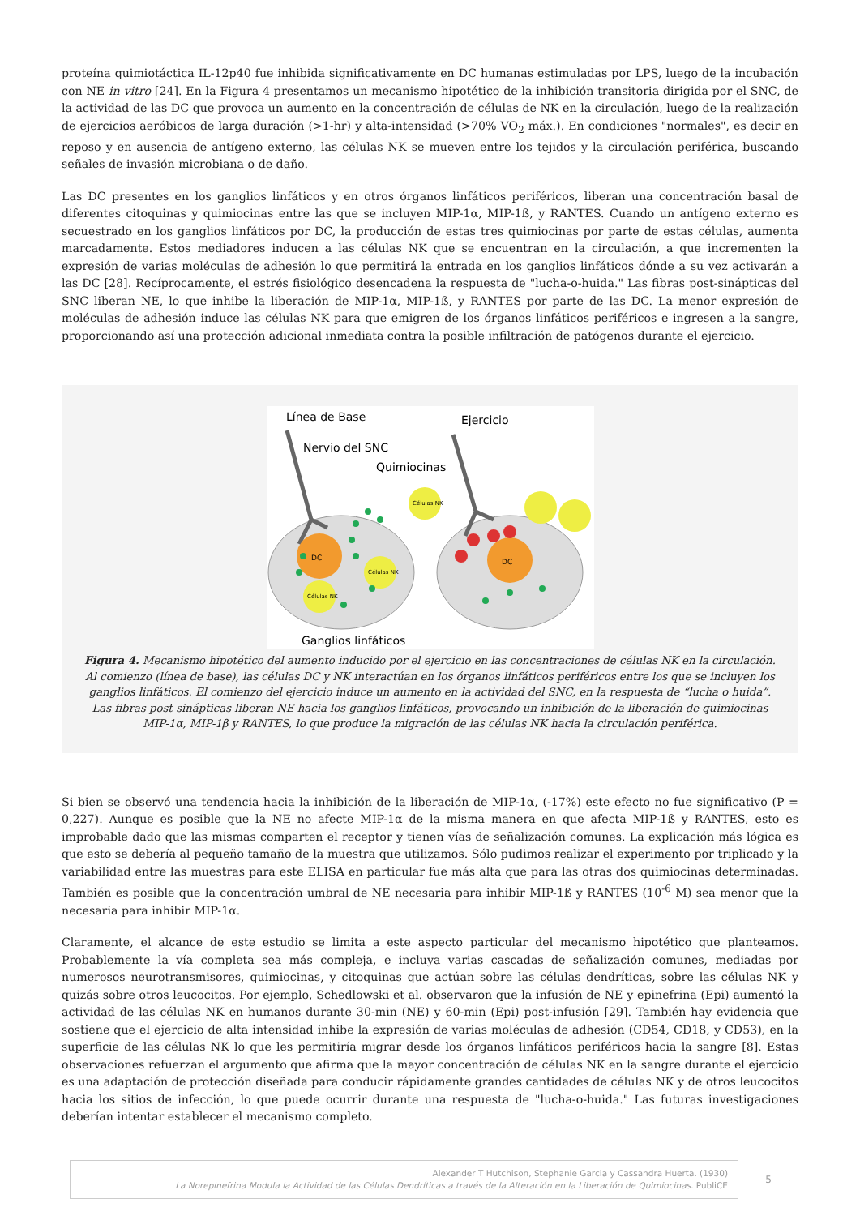proteína quimiotáctica IL-12p40 fue inhibida significativamente en DC humanas estimuladas por LPS, luego de la incubación con NE in vitro [24]. En la Figura 4 presentamos un mecanismo hipotético de la inhibición transitoria dirigida por el SNC, de la actividad de las DC que provoca un aumento en la concentración de células de NK en la circulación, luego de la realización de ejercicios aeróbicos de larga duración (>1-hr) y alta-intensidad (>70% VO<sub>2</sub> máx.). En condiciones "normales", es decir en reposo y en ausencia de antígeno externo, las células NK se mueven entre los tejidos y la circulación periférica, buscando señales de invasión microbiana o de daño.
Las DC presentes en los ganglios linfáticos y en otros órganos linfáticos periféricos, liberan una concentración basal de diferentes citoquinas y quimiocinas entre las que se incluyen MIP-1α, MIP-1ß, y RANTES. Cuando un antígeno externo es secuestrado en los ganglios linfáticos por DC, la producción de estas tres quimiocinas por parte de estas células, aumenta marcadamente. Estos mediadores inducen a las células NK que se encuentran en la circulación, a que incrementen la expresión de varias moléculas de adhesión lo que permitirá la entrada en los ganglios linfáticos dónde a su vez activarán a las DC [28]. Recíprocamente, el estrés fisiológico desencadena la respuesta de "lucha-o-huida." Las fibras post-sinápticas del SNC liberan NE, lo que inhibe la liberación de MIP-1α, MIP-1ß, y RANTES por parte de las DC. La menor expresión de moléculas de adhesión induce las células NK para que emigren de los órganos linfáticos periféricos e ingresen a la sangre, proporcionando así una protección adicional inmediata contra la posible infiltración de patógenos durante el ejercicio.
Línea de Base
Ejercicio
Nervio del SNC
Quimiocinas
DC
DC
Células NK
Células NK
Células NK
Ganglios linfáticos
Figura 4. Mecanismo hipotético del aumento inducido por el ejercicio en las concentraciones de células NK en la circulación. Al comienzo (línea de base), las células DC y NK interactúan en los órganos linfáticos periféricos entre los que se incluyen los ganglios linfáticos. El comienzo del ejercicio induce un aumento en la actividad del SNC, en la respuesta de “lucha o huida”. Las fibras post-sinápticas liberan NE hacia los ganglios linfáticos, provocando un inhibición de la liberación de quimiocinas MIP-1α, MIP-1β y RANTES, lo que produce la migración de las células NK hacia la circulación periférica.
Si bien se observó una tendencia hacia la inhibición de la liberación de MIP-1α, (-17%) este efecto no fue significativo (P = 0,227). Aunque es posible que la NE no afecte MIP-1α de la misma manera en que afecta MIP-1ß y RANTES, esto es improbable dado que las mismas comparten el receptor y tienen vías de señalización comunes. La explicación más lógica es que esto se debería al pequeño tamaño de la muestra que utilizamos. Sólo pudimos realizar el experimento por triplicado y la variabilidad entre las muestras para este ELISA en particular fue más alta que para las otras dos quimiocinas determinadas. También es posible que la concentración umbral de NE necesaria para inhibir MIP-1ß y RANTES (10<sup>-6</sup> M) sea menor que la necesaria para inhibir MIP-1α.
Claramente, el alcance de este estudio se limita a este aspecto particular del mecanismo hipotético que planteamos. Probablemente la vía completa sea más compleja, e incluya varias cascadas de señalización comunes, mediadas por numerosos neurotransmisores, quimiocinas, y citoquinas que actúan sobre las células dendríticas, sobre las células NK y quizás sobre otros leucocitos. Por ejemplo, Schedlowski et al. observaron que la infusión de NE y epinefrina (Epi) aumentó la actividad de las células NK en humanos durante 30-min (NE) y 60-min (Epi) post-infusión [29]. También hay evidencia que sostiene que el ejercicio de alta intensidad inhibe la expresión de varias moléculas de adhesión (CD54, CD18, y CD53), en la superficie de las células NK lo que les permitiría migrar desde los órganos linfáticos periféricos hacia la sangre [8]. Estas observaciones refuerzan el argumento que afirma que la mayor concentración de células NK en la sangre durante el ejercicio es una adaptación de protección diseñada para conducir rápidamente grandes cantidades de células NK y de otros leucocitos hacia los sitios de infección, lo que puede ocurrir durante una respuesta de "lucha-o-huida." Las futuras investigaciones deberían intentar establecer el mecanismo completo.
Alexander T Hutchison, Stephanie Garcia y Cassandra Huerta. (1930)
La Norepinefrina Modula la Actividad de las Células Dendríticas a través de la Alteración en la Liberación de Quimiocinas. PubliCE
5